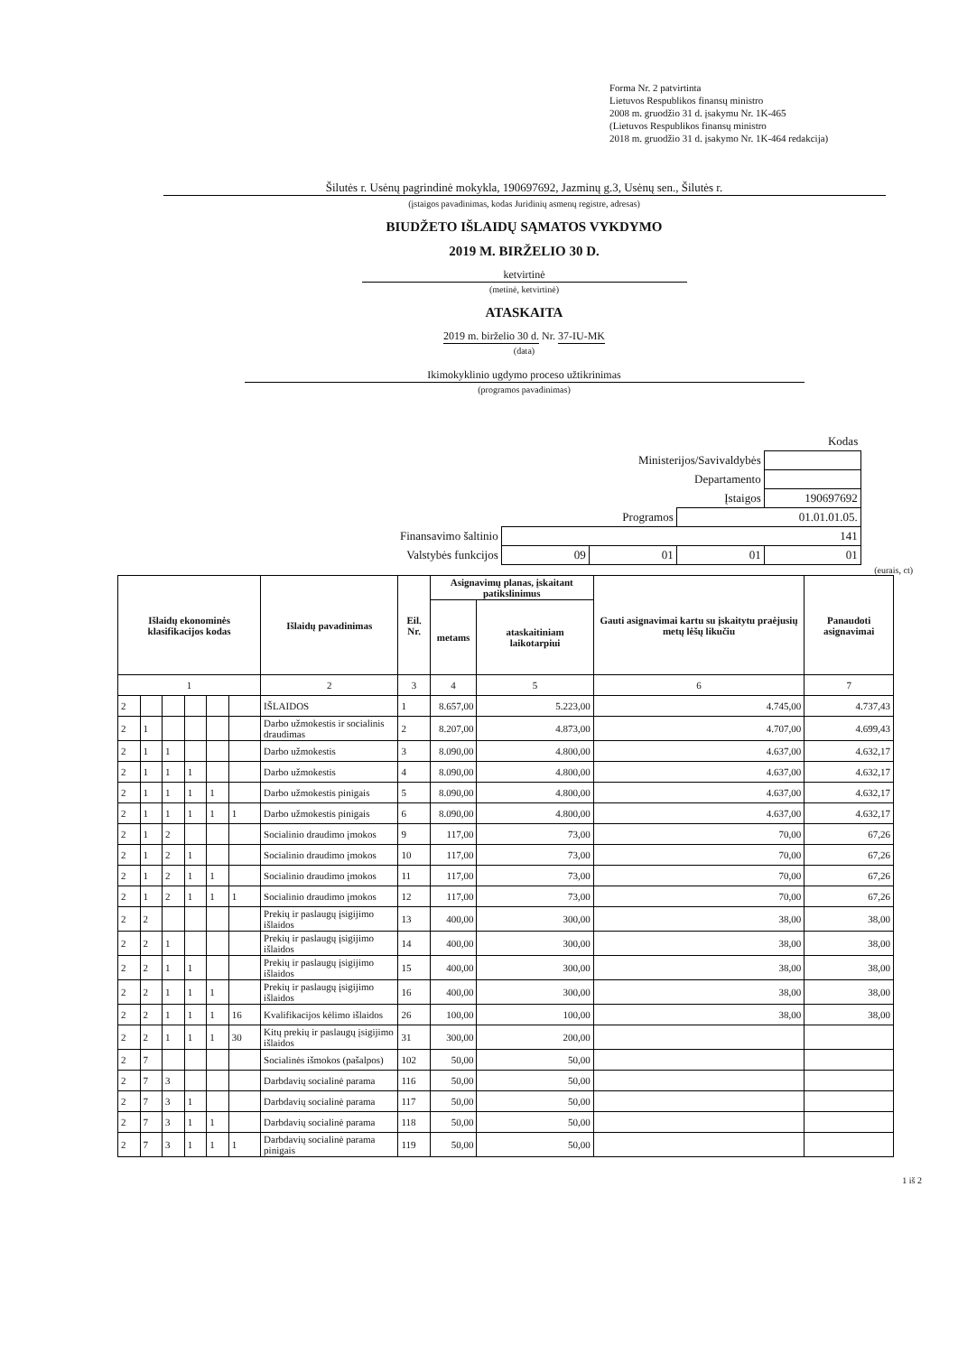Forma Nr. 2 patvirtinta
Lietuvos Respublikos finansų ministro
2008 m. gruodžio 31 d. įsakymu Nr. 1K-465
(Lietuvos Respublikos finansų ministro
2018 m. gruodžio 31 d. įsakymo Nr. 1K-464 redakcija)
Šilutės r. Usėnų pagrindinė mokykla, 190697692, Jazminų g.3, Usėnų sen., Šilutės r.
(įstaigos pavadinimas, kodas Juridinių asmenų registre, adresas)
BIUDŽETO IŠLAIDŲ SĄMATOS VYKDYMO
2019 M. BIRŽELIO 30 D.
ketvirtinė
(metinė, ketvirtinė)
ATASKAITA
2019 m. birželio 30 d. Nr. 37-IU-MK
(data)
Ikimokyklinio ugdymo proceso užtikrinimas
(programos pavadinimas)
| Kodas | | | | |
| Ministerijos/Savivaldybės | | | | |
| Departamento | | | | |
| Įstaigos | | | | 190697692 |
| Programos | | | 01.01.01.05. | |
| Finansavimo šaltinio | 141 | | | |
| Valstybės funkcijos | 09 | 01 | 01 | 01 |
(eurais, ct)
| Išlaidų ekonominės klasifikacijos kodas | | | | | | Išlaidų pavadinimas | Eil. Nr. | Asignavimų planas, įskaitant patikslinimus | | Gauti asignavimai kartu su įskaitytu praėjusių metų lėšų likučiu | Panaudoti asignavimai |
| --- | --- | --- | --- | --- | --- | --- | --- | --- | --- | --- | --- |
| | | | | | | | | metams | ataskaitiniam laikotarpiui | | |
| 1 | | | | | | 2 | 3 | 4 | 5 | 6 | 7 |
| 2 | | | | | | IŠLAIDOS | 1 | 8.657,00 | 5.223,00 | 4.745,00 | 4.737,43 |
| 2 | 1 | | | | | Darbo užmokestis ir socialinis draudimas | 2 | 8.207,00 | 4.873,00 | 4.707,00 | 4.699,43 |
| 2 | 1 | 1 | | | | Darbo užmokestis | 3 | 8.090,00 | 4.800,00 | 4.637,00 | 4.632,17 |
| 2 | 1 | 1 | 1 | | | Darbo užmokestis | 4 | 8.090,00 | 4.800,00 | 4.637,00 | 4.632,17 |
| 2 | 1 | 1 | 1 | 1 | | Darbo užmokestis pinigais | 5 | 8.090,00 | 4.800,00 | 4.637,00 | 4.632,17 |
| 2 | 1 | 1 | 1 | 1 | 1 | Darbo užmokestis pinigais | 6 | 8.090,00 | 4.800,00 | 4.637,00 | 4.632,17 |
| 2 | 1 | 2 | | | | Socialinio draudimo įmokos | 9 | 117,00 | 73,00 | 70,00 | 67,26 |
| 2 | 1 | 2 | 1 | | | Socialinio draudimo įmokos | 10 | 117,00 | 73,00 | 70,00 | 67,26 |
| 2 | 1 | 2 | 1 | 1 | | Socialinio draudimo įmokos | 11 | 117,00 | 73,00 | 70,00 | 67,26 |
| 2 | 1 | 2 | 1 | 1 | 1 | Socialinio draudimo įmokos | 12 | 117,00 | 73,00 | 70,00 | 67,26 |
| 2 | 2 | | | | | Prekių ir paslaugų įsigijimo išlaidos | 13 | 400,00 | 300,00 | 38,00 | 38,00 |
| 2 | 2 | 1 | | | | Prekių ir paslaugų įsigijimo išlaidos | 14 | 400,00 | 300,00 | 38,00 | 38,00 |
| 2 | 2 | 1 | 1 | | | Prekių ir paslaugų įsigijimo išlaidos | 15 | 400,00 | 300,00 | 38,00 | 38,00 |
| 2 | 2 | 1 | 1 | 1 | | Prekių ir paslaugų įsigijimo išlaidos | 16 | 400,00 | 300,00 | 38,00 | 38,00 |
| 2 | 2 | 1 | 1 | 1 | 16 | Kvalifikacijos kėlimo išlaidos | 26 | 100,00 | 100,00 | 38,00 | 38,00 |
| 2 | 2 | 1 | 1 | 1 | 30 | Kitų prekių ir paslaugų įsigijimo išlaidos | 31 | 300,00 | 200,00 | | |
| 2 | 7 | | | | | Socialinės išmokos (pašalpos) | 102 | 50,00 | 50,00 | | |
| 2 | 7 | 3 | | | | Darbdavių socialinė parama | 116 | 50,00 | 50,00 | | |
| 2 | 7 | 3 | 1 | | | Darbdavių socialinė parama | 117 | 50,00 | 50,00 | | |
| 2 | 7 | 3 | 1 | 1 | | Darbdavių socialinė parama | 118 | 50,00 | 50,00 | | |
| 2 | 7 | 3 | 1 | 1 | 1 | Darbdavių socialinė parama pinigais | 119 | 50,00 | 50,00 | | |
1 iš 2